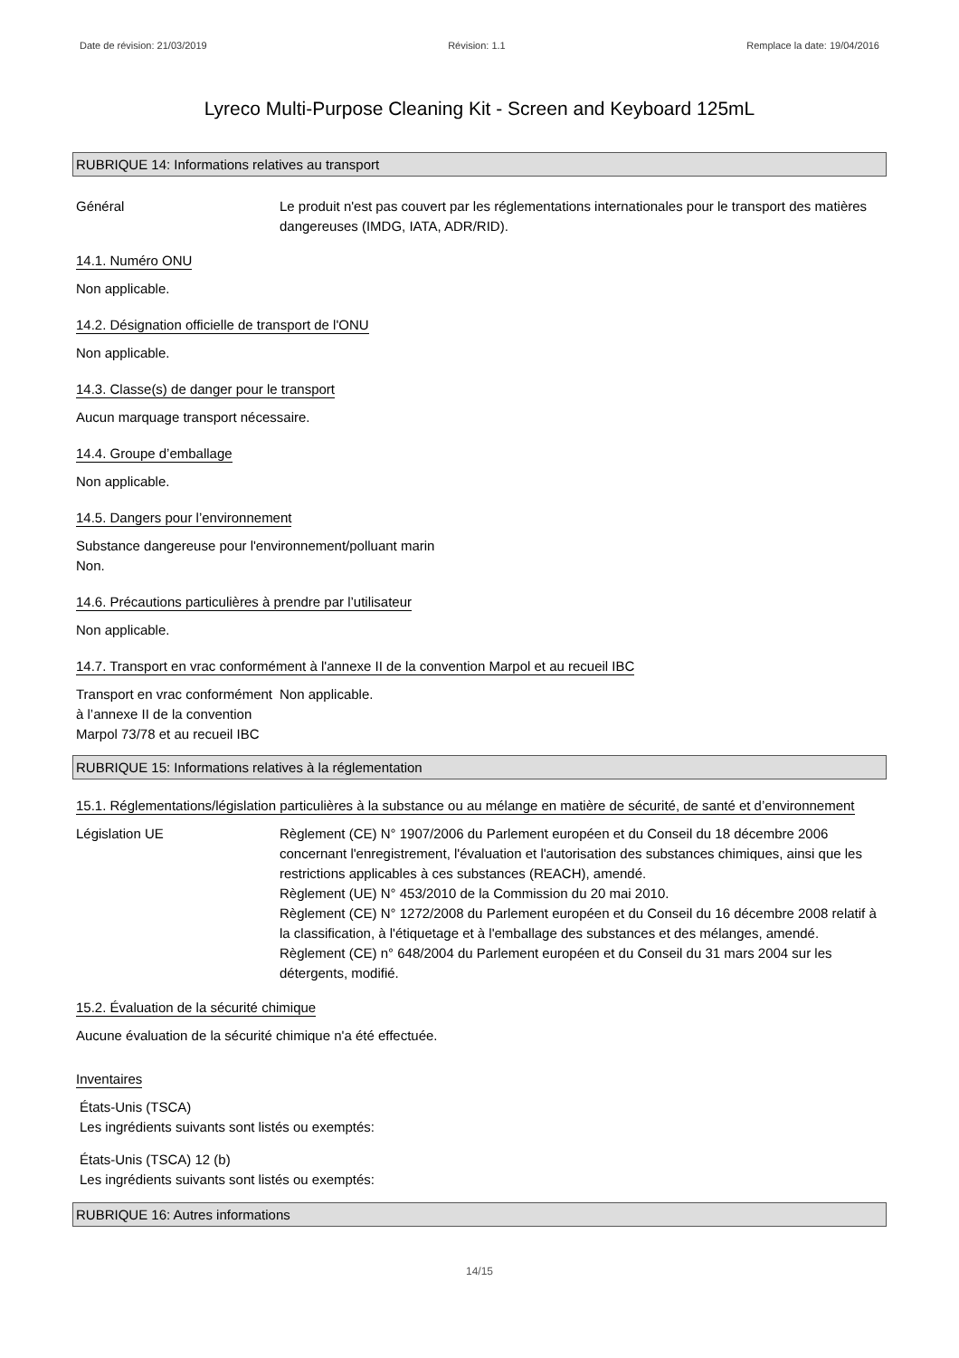Date de révision: 21/03/2019 Révision: 1.1 Remplace la date: 19/04/2016
Lyreco Multi-Purpose Cleaning Kit - Screen and Keyboard 125mL
RUBRIQUE 14: Informations relatives au transport
Général Le produit n'est pas couvert par les réglementations internationales pour le transport des matières dangereuses (IMDG, IATA, ADR/RID).
14.1. Numéro ONU
Non applicable.
14.2. Désignation officielle de transport de l'ONU
Non applicable.
14.3. Classe(s) de danger pour le transport
Aucun marquage transport nécessaire.
14.4. Groupe d’emballage
Non applicable.
14.5. Dangers pour l’environnement
Substance dangereuse pour l'environnement/polluant marin
Non.
14.6. Précautions particulières à prendre par l’utilisateur
Non applicable.
14.7. Transport en vrac conformément à l'annexe II de la convention Marpol et au recueil IBC
Transport en vrac conformément à l’annexe II de la convention Marpol 73/78 et au recueil IBC
Non applicable.
RUBRIQUE 15: Informations relatives à la réglementation
15.1. Réglementations/législation particulières à la substance ou au mélange en matière de sécurité, de santé et d’environnement
Législation UE Règlement (CE) N° 1907/2006 du Parlement européen et du Conseil du 18 décembre 2006 concernant l'enregistrement, l'évaluation et l'autorisation des substances chimiques, ainsi que les restrictions applicables à ces substances (REACH), amendé.
Règlement (UE) N° 453/2010 de la Commission du 20 mai 2010.
Règlement (CE) N° 1272/2008 du Parlement européen et du Conseil du 16 décembre 2008 relatif à la classification, à l'étiquetage et à l'emballage des substances et des mélanges, amendé.
Règlement (CE) n° 648/2004 du Parlement européen et du Conseil du 31 mars 2004 sur les détergents, modifié.
15.2. Évaluation de la sécurité chimique
Aucune évaluation de la sécurité chimique n'a été effectuée.
Inventaires
États-Unis (TSCA)
Les ingrédients suivants sont listés ou exemptés:
États-Unis (TSCA) 12 (b)
Les ingrédients suivants sont listés ou exemptés:
RUBRIQUE 16: Autres informations
14/15